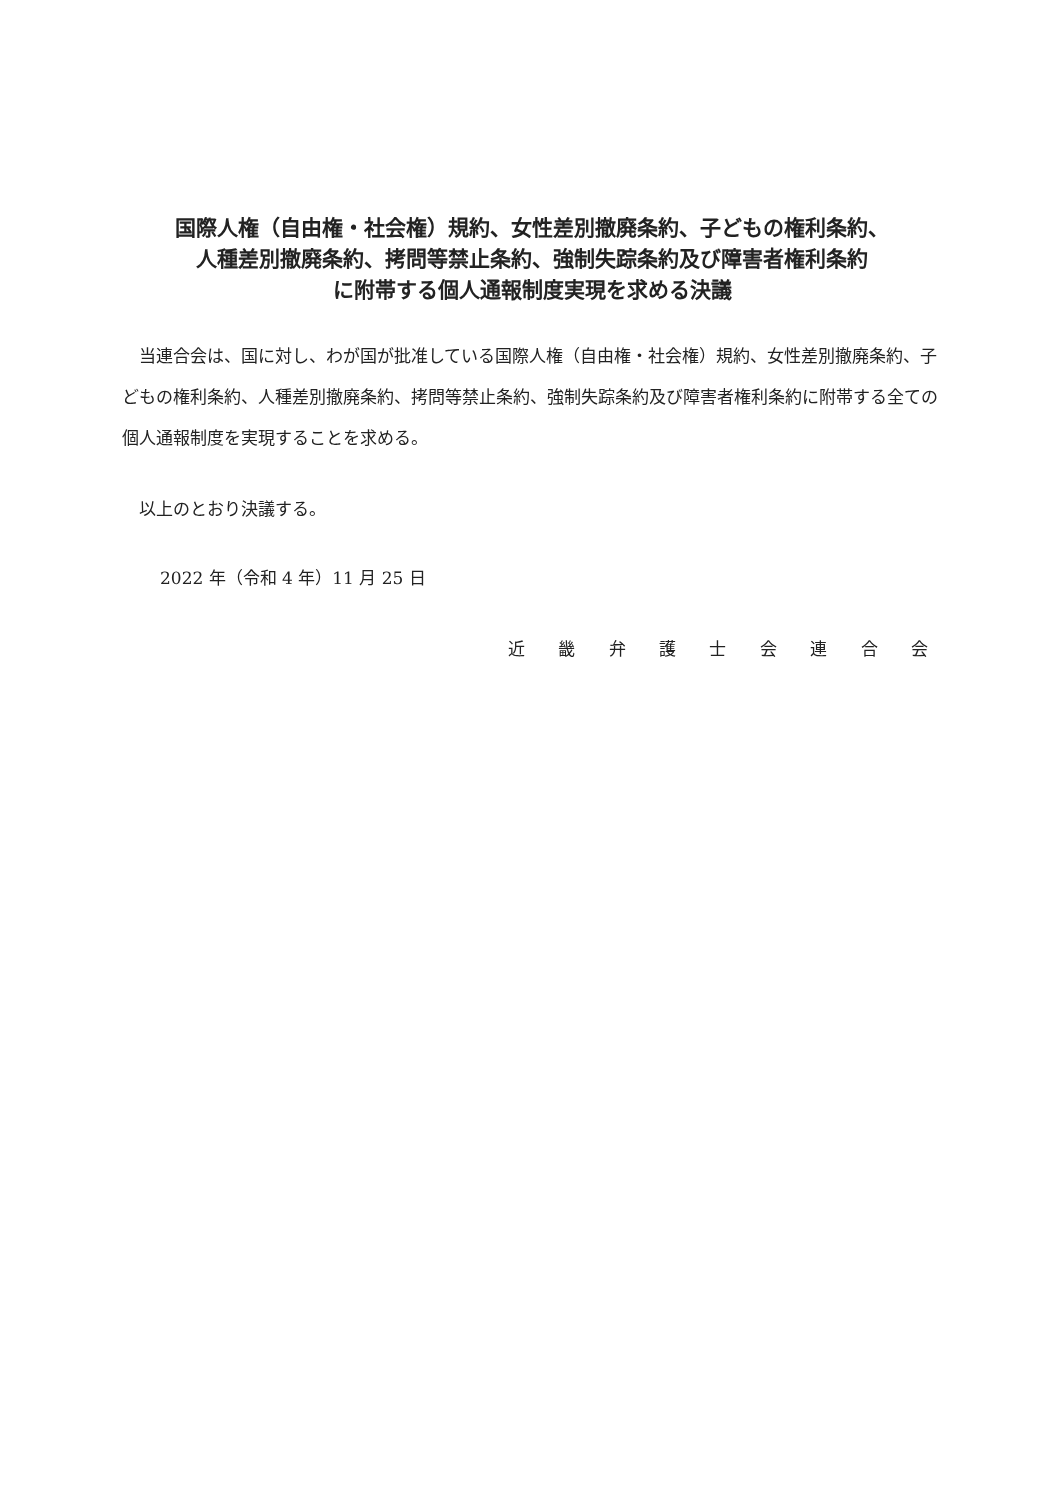国際人権（自由権・社会権）規約、女性差別撤廃条約、子どもの権利条約、
人種差別撤廃条約、拷問等禁止条約、強制失踪条約及び障害者権利条約
に附帯する個人通報制度実現を求める決議
当連合会は、国に対し、わが国が批准している国際人権（自由権・社会権）規約、女性差別撤廃条約、子どもの権利条約、人種差別撤廃条約、拷問等禁止条約、強制失踪条約及び障害者権利条約に附帯する全ての個人通報制度を実現することを求める。
以上のとおり決議する。
2022 年（令和 4 年）11 月 25 日
近 畿 弁 護 士 会 連 合 会